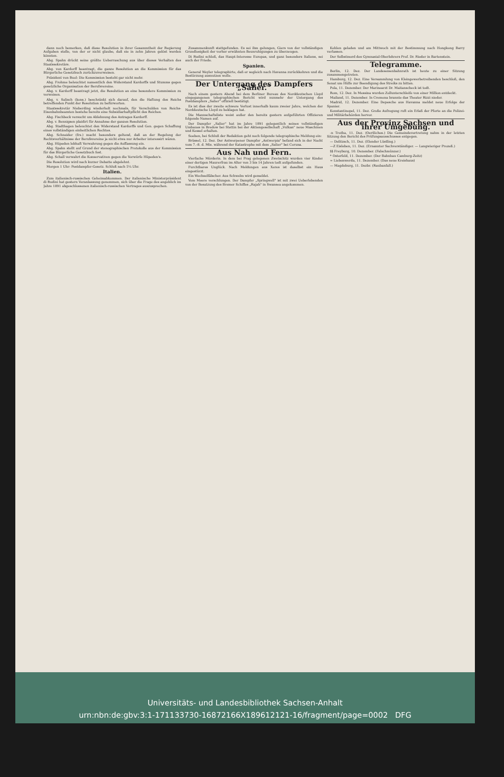dann noch bemerken, daß diese Resolution in ihrer Gesammtheit der Regierung Aufgaben stelle, von der er nicht glaube, daß sie in zehn Jahren gelöst werden könnten.
Abg. Spahn drückt seine größte Ueberraschung aus über dieses Verhalten des Staatssekretärs.
Abg. von Kardorff beantragt, die ganze Resolution an die Kommission für das Bürgerliche Gesetzbuch zurückzuverweisen.
Präsident von Buol: Die Kommission besteht gar nicht mehr.
Abg. Frohme beleuchtet namentlich den Widerstand Kardorffs und Stumms gegen gesetzliche Organisation der Berufsvereine.
Abg. v. Kardorff beantragt jetzt, die Resolution an eine besondere Kommission zu verweisen.
Abg. v. Salisch (kons.) beschränkt sich darauf, den die Haftung des Reichs betreffenden Punkt der Resolution zu befürworten.
Staatssekretär Nieberding wiederholt nochmals, für Verschulden von Reichs-Eisenbahnbeamten bestehe bereits eine Subsidiarhaftpflicht des Reiches.
Abg. Fischbeck versucht um Ablehnung des Antrages Kardorff.
Abg. v. Bennigsen plaidirt für Annahme der ganzen Resolution.
Abg. Stadthagen beleuchtet den Widerstand Kardorffs und Gen. gegen Schaffung eines vollständigen einheitlichen Rechtes.
Abg. Schneider (frs.) macht besonders geltend, daß an der Regelung der Rechtsverhältnisse der Berufsvereine ja nicht etwa nur Arbeiter interessirt wären.
Abg. Hüpeden lebhaft Verwahrung gegen die Auffassung ein.
Abg. Spahn stellt auf Grund der stenographischen Protokolle aus der Kommission für das Bürgerliche Gesetzbuch fest.
Abg. Schall verwahrt die Konservativen gegen die Vorwürfe Hüpeden's.
Die Resolution wird nach kurzer Debatte abgelehnt.
Morgen 1 Uhr: Postdampfer-Gesetz. Schluß nach 5¼ Uhr.
Italien.
Zum italienisch-russischen Geheimabkommen. Der italienische Ministerpräsident di Rudini hat gestern Veranlassung genommen, sich über die Frage des angeblich im Jahre 1891 abgeschlossenen italienisch-russischen Vertrages auszusprechen.
Zusammenkunft stattgefunden. Es sei ihm gelungen, Giers von der vollständigen Grundlosigkeit der vorher erwähnten Beunruhigungen zu überzeugen.
Di Rudini schloß, das Haupt-Interesse Europas, und ganz besonders Italiens, sei auch der Friede.
Spanien.
General Weyler telegraphirte, daß er sogleich nach Havanna zurückkehren und die Bestürzung ausnutzen wolle.
Der Untergang des Dampfers „Salier."
Nach einem gestern Abend bei dem Berliner Bureau des Norddeutschen Lloyd eingegangenen telegraphischen Bericht wird nunmehr der Untergang des Postdampfers „Salier" offiziell bestätigt.
Es ist dies der zweite schwere Verlust innerhalb kaum zweier Jahre, welchen der Norddeutsche Lloyd zu beklagen hat.
Die Mannschaftsliste weist außer den bereits gestern aufgeführten Offizieren folgende Namen auf.
Der Dampfer „Salier" hat im Jahre 1891 gelegentlich seines vollständigen Umbaues in Bredow bei Stettin bei der Aktiengesellschaft „Vulkan" neue Maschinen und Kessel erhalten.
Soeben, bei Schluß der Redaktion geht noch folgende telegraphische Meldung ein:
Brüssel, 12. Dez. Der Antwerpener Dampfer „Antwerpia" befand sich in der Nacht vom 7.–8. d. Mts. während der Katastrophe mit dem „Salier" bei Coruna.
Aus Nah und Fern.
Vierfache Mörderin. In dem bei Prag gelegenen Zwetschitz wurden vier Kinder einer dortigen Maurerfrau im Alter von 3 bis 14 Jahren todt aufgefunden.
Furchtbares Unglück. Nach Meldungen aus Xeres ist daselbst ein Haus eingestürzt.
Ein Wechselfälscher. Aus Schwelm wird gemeldet.
Vom Meere verschlungen. Der Dampfer „Springwell" ist mit zwei Ueberlebenden von der Besatzung des Bremer Schiffes „Rajah" in Swansea angekommen.
Kohlen geladen und am Mittwoch mit der Bestimmung nach Hongkong Barry verlassen.
Der Selbstmord des Gymnasial-Oberlehrers Prof. Dr. Rieder in Bartenstein.
Telegramme.
Berlin, 12. Dez. Der Landeseisenbahnrath ist heute zu einer Sitzung zusammengetreten.
Hamburg, 12. Dez. Eine Versammlung von Kleingewerbetreibenden beschloß, den Senat um Hülfe zur Beendigung des Streiks zu bitten.
Pola, 11. Dezember. Der Marinearzt Dr. Maitanscheck ist todt.
Rom, 12. Dez. In Messina wurden Zollunterschleife von einer Million entdeckt.
Mailand, 11. Dezember. In Cremona brannte das Theater Rizzi nieder.
Madrid, 12. Dezember. Eine Depesche aus Havanna meldet neue Erfolge der Spanier.
Konstantinopel, 11. Dez. Große Aufregung ruft ein Erlaß der Pforte an die Polizei- und Militärbehörden hervor.
Aus der Provinz Sachsen und ihrer Umgebung.
-n Trotha, 11. Dez. (Oertliches.) Die Gemeindevertretung nahm in der letzten Sitzung den Bericht des Prüfungsausschusses entgegen.
— Delitzsch, 11. Dez. (Elender Lüstling.)
—Z Eisleben, 11. Dez. (Ernannter Sachverständiger. — Langwieriger Prozeß.)
§§ Freyburg, 10. Dezember. (Falschmünzer.)
* Osterfeld, 11. Dezember. (Der Bahnbau Camburg-Zeitz)
∞ Liebenwerda, 11. Dezember. (Das neue Kreishaus)
— Magdeburg, 11. Dezbr. (Raubanfall.)
Universitäts- und Landesbibliothek Sachsen-Anhalt
urn:nbn:de:gbv:3:1-171133730-16872166X189612121-16/fragment/page=0002 DFG